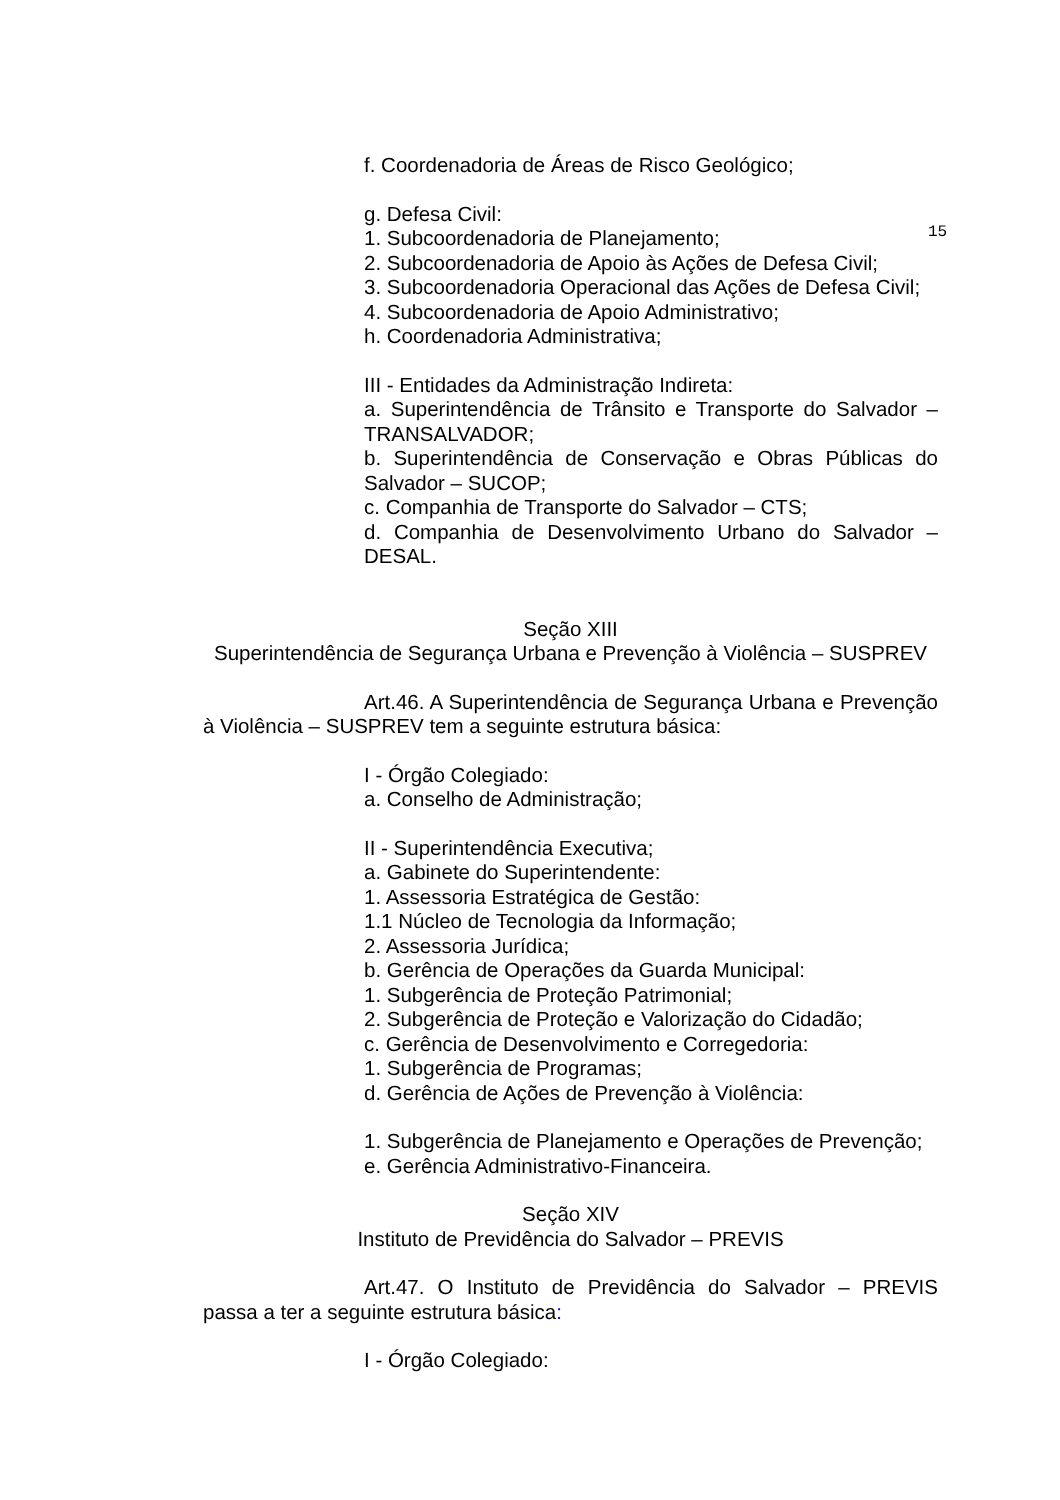f. Coordenadoria de Áreas de Risco Geológico;
g. Defesa Civil:
1. Subcoordenadoria de Planejamento;
2. Subcoordenadoria de Apoio às Ações de Defesa Civil;
3. Subcoordenadoria Operacional das Ações de Defesa Civil;
4. Subcoordenadoria de Apoio Administrativo;
h. Coordenadoria Administrativa;
III - Entidades da Administração Indireta:
a. Superintendência de Trânsito e Transporte do Salvador – TRANSALVADOR;
b. Superintendência de Conservação e Obras Públicas do Salvador – SUCOP;
c. Companhia de Transporte do Salvador – CTS;
d. Companhia de Desenvolvimento Urbano do Salvador – DESAL.
15
Seção XIII
Superintendência de Segurança Urbana e Prevenção à Violência – SUSPREV
Art.46. A Superintendência de Segurança Urbana e Prevenção à Violência – SUSPREV tem a seguinte estrutura básica:
I - Órgão Colegiado:
a. Conselho de Administração;
II - Superintendência Executiva;
a. Gabinete do Superintendente:
1. Assessoria Estratégica de Gestão:
1.1 Núcleo de Tecnologia da Informação;
2. Assessoria Jurídica;
b. Gerência de Operações da Guarda Municipal:
1. Subgerência de Proteção Patrimonial;
2. Subgerência de Proteção e Valorização do Cidadão;
c. Gerência de Desenvolvimento e Corregedoria:
1. Subgerência de Programas;
d. Gerência de Ações de Prevenção à Violência:
1. Subgerência de Planejamento e Operações de Prevenção;
e. Gerência Administrativo-Financeira.
Seção XIV
Instituto de Previdência do Salvador – PREVIS
Art.47. O Instituto de Previdência do Salvador – PREVIS passa a ter a seguinte estrutura básica:
I - Órgão Colegiado: